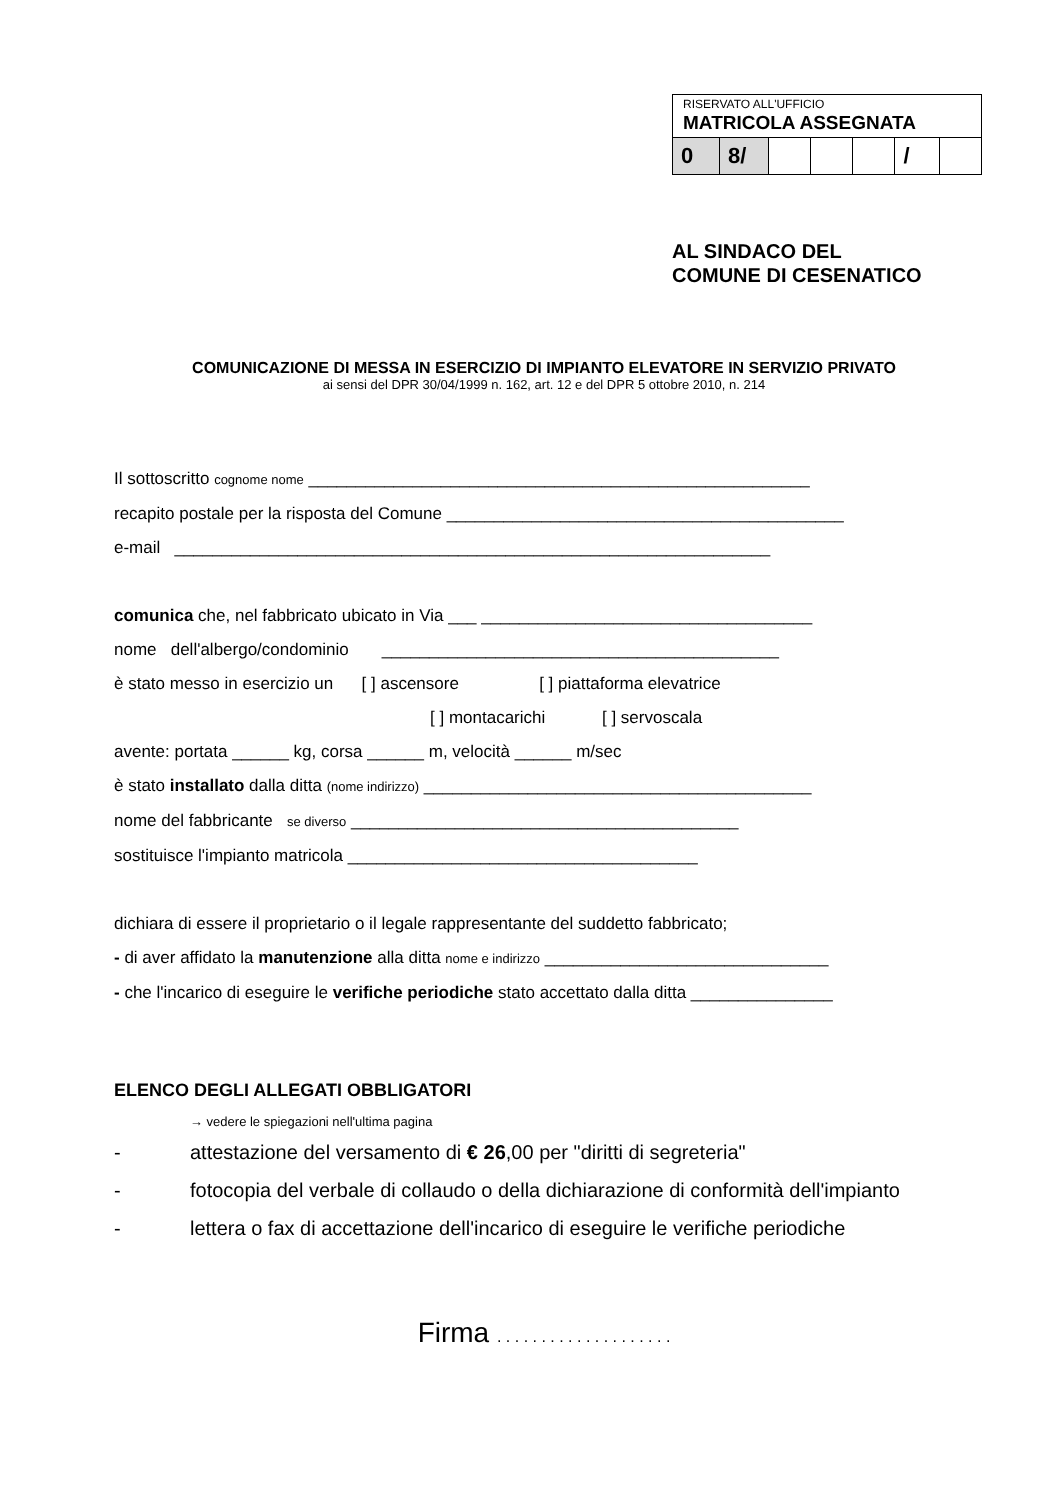| RISERVATO ALL'UFFICIO MATRICOLA ASSEGNATA | | | | | | |
| 0 | 8/ | | | | / | |
AL SINDACO DEL
COMUNE DI CESENATICO
COMUNICAZIONE DI MESSA IN ESERCIZIO DI IMPIANTO ELEVATORE IN SERVIZIO PRIVATO
ai sensi del DPR 30/04/1999 n. 162, art. 12 e del DPR 5 ottobre 2010, n. 214
Il sottoscritto cognome nome _____________________________________________________
recapito postale per la risposta del Comune __________________________________________
e-mail _______________________________________________________________
comunica che, nel fabbricato ubicato in Via ___ ___________________________________
nome dell'albergo/condominio __________________________________________
è stato messo in esercizio un [ ] ascensore [ ] piattaforma elevatrice
[ ] montacarichi [ ] servoscala
avente: portata ______ kg, corsa ______ m, velocità ______ m/sec
è stato installato dalla ditta (nome indirizzo) _________________________________________
nome del fabbricante se diverso _________________________________________
sostituisce l'impianto matricola _____________________________________
dichiara di essere il proprietario o il legale rappresentante del suddetto fabbricato;
- di aver affidato la manutenzione alla ditta nome e indirizzo ______________________________
- che l'incarico di eseguire le verifiche periodiche stato accettato dalla ditta _______________
ELENCO DEGLI ALLEGATI OBBLIGATORI
→ vedere le spiegazioni nell'ultima pagina
- attestazione del versamento di € 26,00 per "diritti di segreteria"
- fotocopia del verbale di collaudo o della dichiarazione di conformità dell'impianto
- lettera o fax di accettazione dell'incarico di eseguire le verifiche periodiche
Firma . . . . . . . . . . . . . . . . . . . .